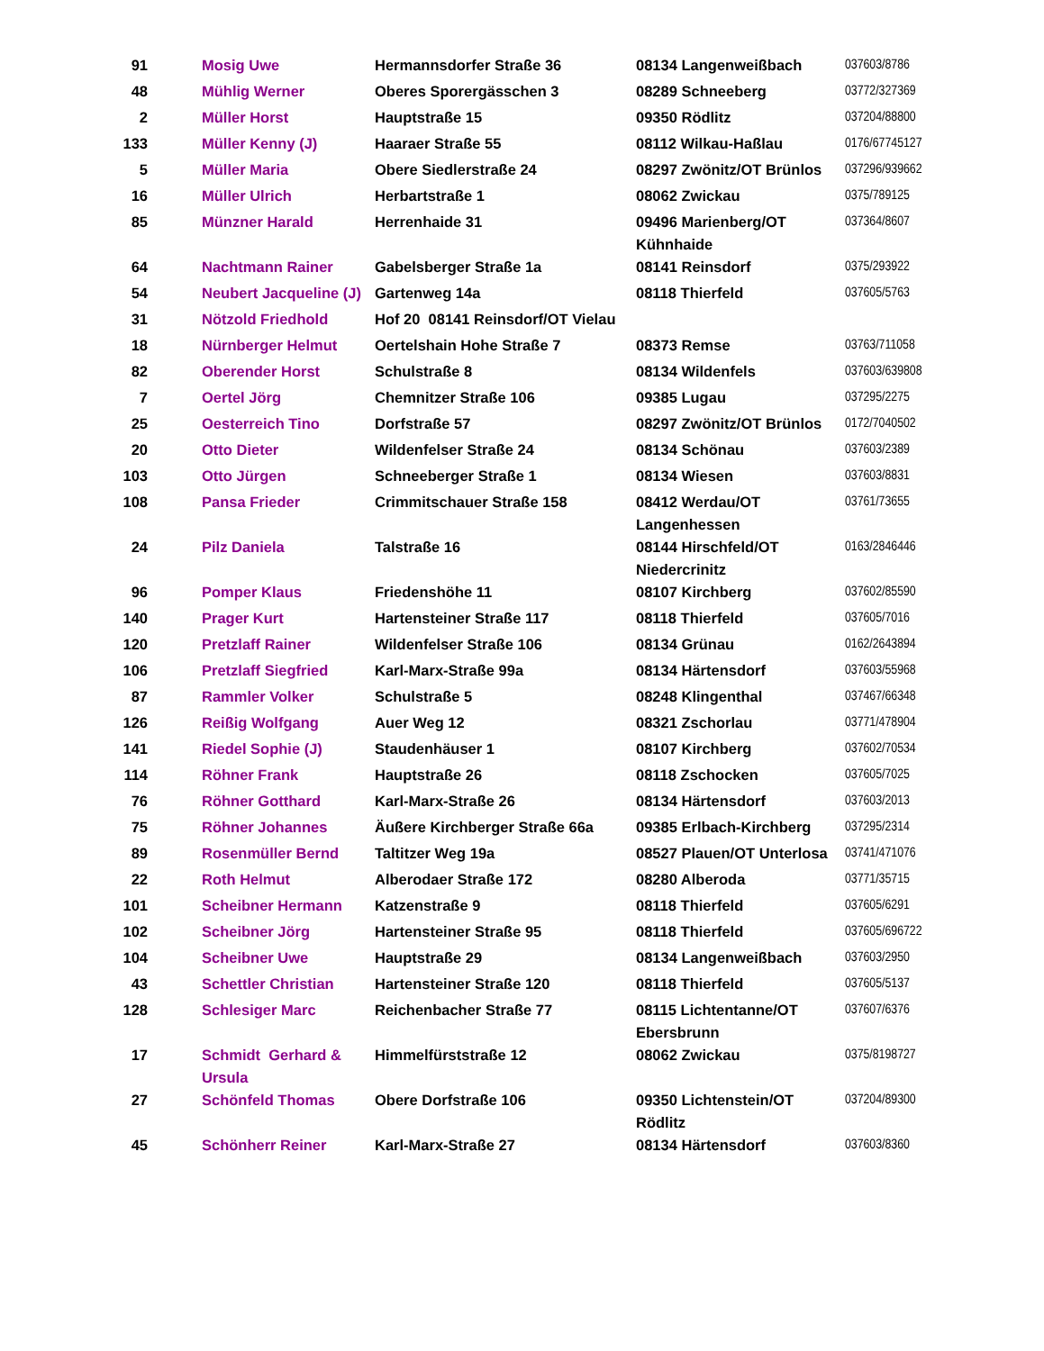| 91 | Mosig Uwe | Hermannsdorfer Straße 36 | 08134 Langenweißbach | 037603/8786 |
| 48 | Mühlig Werner | Oberes Sporergässchen 3 | 08289 Schneeberg | 03772/327369 |
| 2 | Müller Horst | Hauptstraße 15 | 09350 Rödlitz | 037204/88800 |
| 133 | Müller Kenny (J) | Haaraer Straße 55 | 08112 Wilkau-Haßlau | 0176/67745127 |
| 5 | Müller Maria | Obere Siedlerstraße 24 | 08297 Zwönitz/OT Brünlos | 037296/939662 |
| 16 | Müller Ulrich | Herbartstraße 1 | 08062 Zwickau | 0375/789125 |
| 85 | Münzner Harald | Herrenhaide 31 | 09496 Marienberg/OT Kühnhaide | 037364/8607 |
| 64 | Nachtmann Rainer | Gabelsberger Straße 1a | 08141 Reinsdorf | 0375/293922 |
| 54 | Neubert Jacqueline (J) | Gartenweg 14a | 08118 Thierfeld | 037605/5763 |
| 31 | Nötzold Friedhold | Hof 20 08141 Reinsdorf/OT Vielau | | |
| 18 | Nürnberger Helmut | Oertelshain Hohe Straße 7 | 08373 Remse | 03763/711058 |
| 82 | Oberender Horst | Schulstraße 8 | 08134 Wildenfels | 037603/639808 |
| 7 | Oertel Jörg | Chemnitzer Straße 106 | 09385 Lugau | 037295/2275 |
| 25 | Oesterreich Tino | Dorfstraße 57 | 08297 Zwönitz/OT Brünlos | 0172/7040502 |
| 20 | Otto Dieter | Wildenfelser Straße 24 | 08134 Schönau | 037603/2389 |
| 103 | Otto Jürgen | Schneeberger Straße 1 | 08134 Wiesen | 037603/8831 |
| 108 | Pansa Frieder | Crimmitschauer Straße 158 | 08412 Werdau/OT Langenhessen | 03761/73655 |
| 24 | Pilz Daniela | Talstraße 16 | 08144 Hirschfeld/OT Niedercrinitz | 0163/2846446 |
| 96 | Pomper Klaus | Friedenshöhe 11 | 08107 Kirchberg | 037602/85590 |
| 140 | Prager Kurt | Hartensteiner Straße 117 | 08118 Thierfeld | 037605/7016 |
| 120 | Pretzlaff Rainer | Wildenfelser Straße 106 | 08134 Grünau | 0162/2643894 |
| 106 | Pretzlaff Siegfried | Karl-Marx-Straße 99a | 08134 Härtensdorf | 037603/55968 |
| 87 | Rammler Volker | Schulstraße 5 | 08248 Klingenthal | 037467/66348 |
| 126 | Reißig Wolfgang | Auer Weg 12 | 08321 Zschorlau | 03771/478904 |
| 141 | Riedel Sophie (J) | Staudenhäuser 1 | 08107 Kirchberg | 037602/70534 |
| 114 | Röhner Frank | Hauptstraße 26 | 08118 Zschocken | 037605/7025 |
| 76 | Röhner Gotthard | Karl-Marx-Straße 26 | 08134 Härtensdorf | 037603/2013 |
| 75 | Röhner Johannes | Äußere Kirchberger Straße 66a | 09385 Erlbach-Kirchberg | 037295/2314 |
| 89 | Rosenmüller Bernd | Taltitzer Weg 19a | 08527 Plauen/OT Unterlosa | 03741/471076 |
| 22 | Roth Helmut | Alberodaer Straße 172 | 08280 Alberoda | 03771/35715 |
| 101 | Scheibner Hermann | Katzenstraße 9 | 08118 Thierfeld | 037605/6291 |
| 102 | Scheibner Jörg | Hartensteiner Straße 95 | 08118 Thierfeld | 037605/696722 |
| 104 | Scheibner Uwe | Hauptstraße 29 | 08134 Langenweißbach | 037603/2950 |
| 43 | Schettler Christian | Hartensteiner Straße 120 | 08118 Thierfeld | 037605/5137 |
| 128 | Schlesiger Marc | Reichenbacher Straße 77 | 08115 Lichtentanne/OT Ebersbrunn | 037607/6376 |
| 17 | Schmidt Gerhard & Ursula | Himmelfürststraße 12 | 08062 Zwickau | 0375/8198727 |
| 27 | Schönfeld Thomas | Obere Dorfstraße 106 | 09350 Lichtenstein/OT Rödlitz | 037204/89300 |
| 45 | Schönherr Reiner | Karl-Marx-Straße 27 | 08134 Härtensdorf | 037603/8360 |